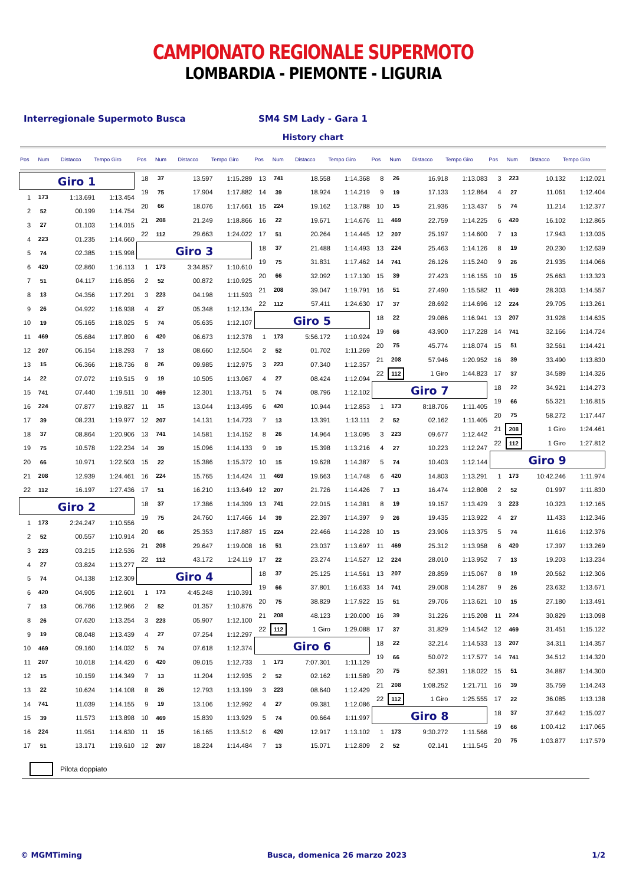CAMPIONATO REGIONALE SUPERMOTO
LOMBARDIA - PIEMONTE - LIGURIA
Interregionale Supermoto Busca SM4 SM Lady - Gara 1
History chart
Pos Num Distacco Tempo Giro
Pos Num Distacco Tempo Giro
Pos Num Distacco Tempo Giro
Pos Num Distacco Tempo Giro
Pos Num Distacco Tempo Giro
| Giro 1 | | | |
| 1 | 173 | 1:13.691 | 1:13.454 |
| 2 | 52 | 00.199 | 1:14.754 |
| 3 | 27 | 01.103 | 1:14.015 |
| 4 | 223 | 01.235 | 1:14.660 |
| 5 | 74 | 02.385 | 1:15.998 |
| 6 | 420 | 02.860 | 1:16.113 |
| 7 | 51 | 04.117 | 1:16.856 |
| 8 | 13 | 04.356 | 1:17.291 |
| 9 | 26 | 04.922 | 1:16.938 |
| 10 | 19 | 05.165 | 1:18.025 |
| 11 | 469 | 05.684 | 1:17.890 |
| 12 | 207 | 06.154 | 1:18.293 |
| 13 | 15 | 06.366 | 1:18.736 |
| 14 | 22 | 07.072 | 1:19.515 |
| 15 | 741 | 07.440 | 1:19.511 |
| 16 | 224 | 07.877 | 1:19.827 |
| 17 | 39 | 08.231 | 1:19.977 |
| 18 | 37 | 08.864 | 1:20.906 |
| 19 | 75 | 10.578 | 1:22.234 |
| 20 | 66 | 10.971 | 1:22.503 |
| 21 | 208 | 12.939 | 1:24.461 |
| 22 | 112 | 16.197 | 1:27.436 |
| Giro 2 | | | |
| 1 | 173 | 2:24.247 | 1:10.556 |
| 2 | 52 | 00.557 | 1:10.914 |
| 3 | 223 | 03.215 | 1:12.536 |
| 4 | 27 | 03.824 | 1:13.277 |
| 5 | 74 | 04.138 | 1:12.309 |
| 6 | 420 | 04.905 | 1:12.601 |
| 7 | 13 | 06.766 | 1:12.966 |
| 8 | 26 | 07.620 | 1:13.254 |
| 9 | 19 | 08.048 | 1:13.439 |
| 10 | 469 | 09.160 | 1:14.032 |
| 11 | 207 | 10.018 | 1:14.420 |
| 12 | 15 | 10.159 | 1:14.349 |
| 13 | 22 | 10.624 | 1:14.108 |
| 14 | 741 | 11.039 | 1:14.155 |
| 15 | 39 | 11.573 | 1:13.898 |
| 16 | 224 | 11.951 | 1:14.630 |
| 17 | 51 | 13.171 | 1:19.610 |
| 18 | 37 | 13.597 | 1:15.289 |
| 19 | 75 | 17.904 | 1:17.882 |
| 20 | 66 | 18.076 | 1:17.661 |
| 21 | 208 | 21.249 | 1:18.866 |
| 22 | 112 | 29.663 | 1:24.022 |
| Giro 3 | | | |
| 1 | 173 | 3:34.857 | 1:10.610 |
| 2 | 52 | 00.872 | 1:10.925 |
| 3 | 223 | 04.198 | 1:11.593 |
| 4 | 27 | 05.348 | 1:12.134 |
| 5 | 74 | 05.635 | 1:12.107 |
| 6 | 420 | 06.673 | 1:12.378 |
| 7 | 13 | 08.660 | 1:12.504 |
| 8 | 26 | 09.985 | 1:12.975 |
| 9 | 19 | 10.505 | 1:13.067 |
| 10 | 469 | 12.301 | 1:13.751 |
| 11 | 15 | 13.044 | 1:13.495 |
| 12 | 207 | 14.131 | 1:14.723 |
| 13 | 741 | 14.581 | 1:14.152 |
| 14 | 39 | 15.096 | 1:14.133 |
| 15 | 22 | 15.386 | 1:15.372 |
| 16 | 224 | 15.765 | 1:14.424 |
| 17 | 51 | 16.210 | 1:13.649 |
| 18 | 37 | 17.386 | 1:14.399 |
| 19 | 75 | 24.760 | 1:17.466 |
| 20 | 66 | 25.353 | 1:17.887 |
| 21 | 208 | 29.647 | 1:19.008 |
| 22 | 112 | 43.172 | 1:24.119 |
| Giro 4 | | | |
| 1 | 173 | 4:45.248 | 1:10.391 |
| 2 | 52 | 01.357 | 1:10.876 |
| 3 | 223 | 05.907 | 1:12.100 |
| 4 | 27 | 07.254 | 1:12.297 |
| 5 | 74 | 07.618 | 1:12.374 |
| 6 | 420 | 09.015 | 1:12.733 |
| 7 | 13 | 11.204 | 1:12.935 |
| 8 | 26 | 12.793 | 1:13.199 |
| 9 | 19 | 13.106 | 1:12.992 |
| 10 | 469 | 15.839 | 1:13.929 |
| 11 | 15 | 16.165 | 1:13.512 |
| 12 | 207 | 18.224 | 1:14.484 |
| 13 | 741 | 18.558 | 1:14.368 |
| 14 | 39 | 18.924 | 1:14.219 |
| 15 | 224 | 19.162 | 1:13.788 |
| 16 | 22 | 19.671 | 1:14.676 |
| 17 | 51 | 20.264 | 1:14.445 |
| 18 | 37 | 21.488 | 1:14.493 |
| 19 | 75 | 31.831 | 1:17.462 |
| 20 | 66 | 32.092 | 1:17.130 |
| 21 | 208 | 39.047 | 1:19.791 |
| 22 | 112 | 57.411 | 1:24.630 |
| Giro 5 | | | |
| 1 | 173 | 5:56.172 | 1:10.924 |
| 2 | 52 | 01.702 | 1:11.269 |
| 3 | 223 | 07.340 | 1:12.357 |
| 4 | 27 | 08.424 | 1:12.094 |
| 5 | 74 | 08.796 | 1:12.102 |
| 6 | 420 | 10.944 | 1:12.853 |
| 7 | 13 | 13.391 | 1:13.111 |
| 8 | 26 | 14.964 | 1:13.095 |
| 9 | 19 | 15.398 | 1:13.216 |
| 10 | 15 | 19.628 | 1:14.387 |
| 11 | 469 | 19.663 | 1:14.748 |
| 12 | 207 | 21.726 | 1:14.426 |
| 13 | 741 | 22.015 | 1:14.381 |
| 14 | 39 | 22.397 | 1:14.397 |
| 15 | 224 | 22.466 | 1:14.228 |
| 16 | 51 | 23.037 | 1:13.697 |
| 17 | 22 | 23.274 | 1:14.527 |
| 18 | 37 | 25.125 | 1:14.561 |
| 19 | 66 | 37.801 | 1:16.633 |
| 20 | 75 | 38.829 | 1:17.922 |
| 21 | 208 | 48.123 | 1:20.000 |
| 22 | 112 | 1 Giro | 1:29.088 |
| Giro 6 | | | |
| 1 | 173 | 7:07.301 | 1:11.129 |
| 2 | 52 | 02.162 | 1:11.589 |
| 3 | 223 | 08.640 | 1:12.429 |
| 4 | 27 | 09.381 | 1:12.086 |
| 5 | 74 | 09.664 | 1:11.997 |
| 6 | 420 | 12.917 | 1:13.102 |
| 7 | 13 | 15.071 | 1:12.809 |
| 8 | 26 | 16.918 | 1:13.083 |
| 9 | 19 | 17.133 | 1:12.864 |
| 10 | 15 | 21.936 | 1:13.437 |
| 11 | 469 | 22.759 | 1:14.225 |
| 12 | 207 | 25.197 | 1:14.600 |
| 13 | 224 | 25.463 | 1:14.126 |
| 14 | 741 | 26.126 | 1:15.240 |
| 15 | 39 | 27.423 | 1:16.155 |
| 16 | 51 | 27.490 | 1:15.582 |
| 17 | 37 | 28.692 | 1:14.696 |
| 18 | 22 | 29.086 | 1:16.941 |
| 19 | 66 | 43.900 | 1:17.228 |
| 20 | 75 | 45.774 | 1:18.074 |
| 21 | 208 | 57.946 | 1:20.952 |
| 22 | 112 | 1 Giro | 1:44.823 |
| Giro 7 | | | |
| 1 | 173 | 8:18.706 | 1:11.405 |
| 2 | 52 | 02.162 | 1:11.405 |
| 3 | 223 | 09.677 | 1:12.442 |
| 4 | 27 | 10.223 | 1:12.247 |
| 5 | 74 | 10.403 | 1:12.144 |
| 6 | 420 | 14.803 | 1:13.291 |
| 7 | 13 | 16.474 | 1:12.808 |
| 8 | 19 | 19.157 | 1:13.429 |
| 9 | 26 | 19.435 | 1:13.922 |
| 10 | 15 | 23.906 | 1:13.375 |
| 11 | 469 | 25.312 | 1:13.958 |
| 12 | 224 | 28.010 | 1:13.952 |
| 13 | 207 | 28.859 | 1:15.067 |
| 14 | 741 | 29.008 | 1:14.287 |
| 15 | 51 | 29.706 | 1:13.621 |
| 16 | 39 | 31.226 | 1:15.208 |
| 17 | 37 | 31.829 | 1:14.542 |
| 18 | 22 | 32.214 | 1:14.533 |
| 19 | 66 | 50.072 | 1:17.577 |
| 20 | 75 | 52.391 | 1:18.022 |
| 21 | 208 | 1:08.252 | 1:21.711 |
| 22 | 112 | 1 Giro | 1:25.555 |
| Giro 8 | | | |
| 1 | 173 | 9:30.272 | 1:11.566 |
| 2 | 52 | 02.141 | 1:11.545 |
| 3 | 223 | 10.132 | 1:12.021 |
| 4 | 27 | 11.061 | 1:12.404 |
| 5 | 74 | 11.214 | 1:12.377 |
| 6 | 420 | 16.102 | 1:12.865 |
| 7 | 13 | 17.943 | 1:13.035 |
| 8 | 19 | 20.230 | 1:12.639 |
| 9 | 26 | 21.935 | 1:14.066 |
| 10 | 15 | 25.663 | 1:13.323 |
| 11 | 469 | 28.303 | 1:14.557 |
| 12 | 224 | 29.705 | 1:13.261 |
| 13 | 207 | 31.928 | 1:14.635 |
| 14 | 741 | 32.166 | 1:14.724 |
| 15 | 51 | 32.561 | 1:14.421 |
| 16 | 39 | 33.490 | 1:13.830 |
| 17 | 37 | 34.589 | 1:14.326 |
| 18 | 22 | 34.921 | 1:14.273 |
| 19 | 66 | 55.321 | 1:16.815 |
| 20 | 75 | 58.272 | 1:17.447 |
| 21 | 208 | 1 Giro | 1:24.461 |
| 22 | 112 | 1 Giro | 1:27.812 |
| Giro 9 | | | |
| 1 | 173 | 10:42.246 | 1:11.974 |
| 2 | 52 | 01.997 | 1:11.830 |
| 3 | 223 | 10.323 | 1:12.165 |
| 4 | 27 | 11.433 | 1:12.346 |
| 5 | 74 | 11.616 | 1:12.376 |
| 6 | 420 | 17.397 | 1:13.269 |
| 7 | 13 | 19.203 | 1:13.234 |
| 8 | 19 | 20.562 | 1:12.306 |
| 9 | 26 | 23.632 | 1:13.671 |
| 10 | 15 | 27.180 | 1:13.491 |
| 11 | 224 | 30.829 | 1:13.098 |
| 12 | 469 | 31.451 | 1:15.122 |
| 13 | 207 | 34.311 | 1:14.357 |
| 14 | 741 | 34.512 | 1:14.320 |
| 15 | 51 | 34.887 | 1:14.300 |
| 16 | 39 | 35.759 | 1:14.243 |
| 17 | 22 | 36.085 | 1:13.138 |
| 18 | 37 | 37.642 | 1:15.027 |
| 19 | 66 | 1:00.412 | 1:17.065 |
| 20 | 75 | 1:03.877 | 1:17.579 |
Pilota doppiato
© MGMTiming Busca, domenica 26 marzo 2023 1/2